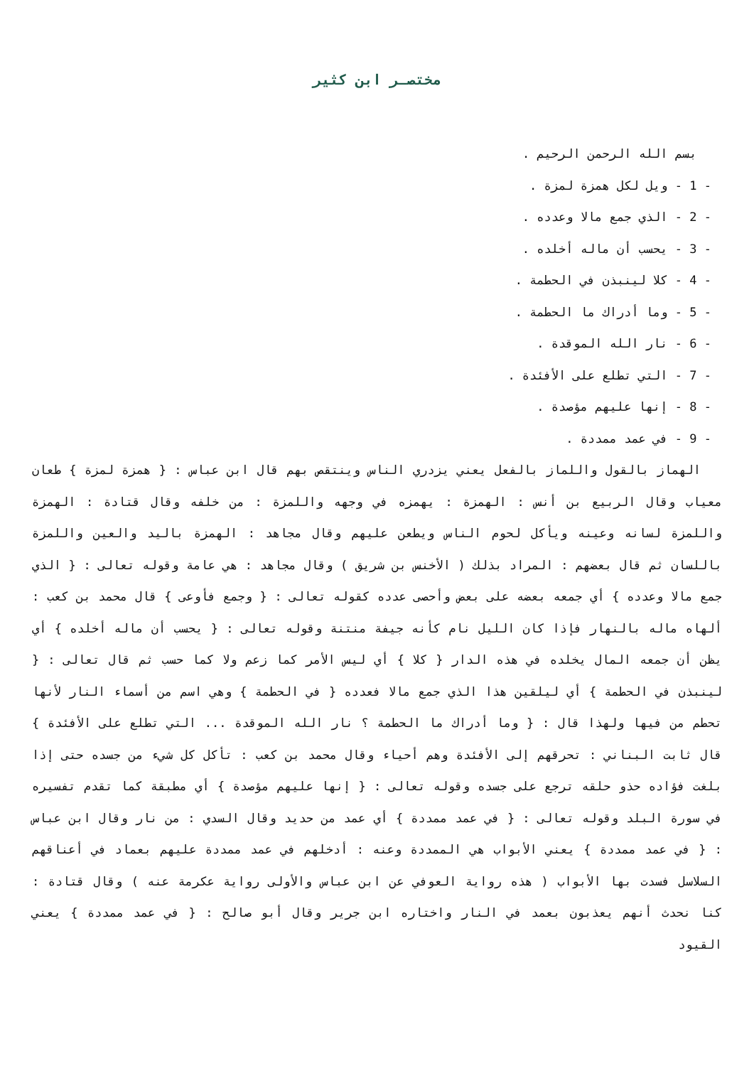مختصـر ابن كثير
بسم الله الرحمن الرحيم .
- 1 - ويل لكل همزة لمزة .
- 2 - الذي جمع مالا وعدده .
- 3 - يحسب أن ماله أخلده .
- 4 - كلا لينبذن في الحطمة .
- 5 - وما أدراك ما الحطمة .
- 6 - نار الله الموقدة .
- 7 - التي تطلع على الأفئدة .
- 8 - إنها عليهم مؤصدة .
- 9 - في عمد ممددة .
الهماز بالقول واللماز بالفعل يعني يزدري الناس وينتقص بهم قال ابن عباس : { همزة لمزة } طعان معياب وقال الربيع بن أنس : الهمزة : يهمزه في وجهه واللمزة : من خلفه وقال قتادة : الهمزة واللمزة لسانه وعينه ويأكل لحوم الناس ويطعن عليهم وقال مجاهد : الهمزة باليد والعين واللمزة باللسان ثم قال بعضهم : المراد بذلك ( الأخنس بن شريق ) وقال مجاهد : هي عامة وقوله تعالى : { الذي جمع مالا وعدده } أي جمعه بعضه على بعض وأحصى عدده كقوله تعالى : { وجمع فأوعى } قال محمد بن كعب : ألهاه ماله بالنهار فإذا كان الليل نام كأنه جيفة منتنة وقوله تعالى : { يحسب أن ماله أخلده } أي يظن أن جمعه المال يخلده في هذه الدار { كلا } أي ليس الأمر كما زعم ولا كما حسب ثم قال تعالى : { لينبذن في الحطمة } أي ليلقين هذا الذي جمع مالا فعدده { في الحطمة } وهي اسم من أسماء النار لأنها تحطم من فيها ولهذا قال : { وما أدراك ما الحطمة ؟ نار الله الموقدة ... التي تطلع على الأفئدة } قال ثابت البناني : تحرقهم إلى الأفئدة وهم أحياء وقال محمد بن كعب : تأكل كل شيء من جسده حتى إذا بلغت فؤاده حذو حلقه ترجع على جسده وقوله تعالى : { إنها عليهم مؤصدة } أي مطبقة كما تقدم تفسيره في سورة البلد وقوله تعالى : { في عمد ممددة } أي عمد من حديد وقال السدي : من نار وقال ابن عباس : { في عمد ممددة } يعني الأبواب هي الممددة وعنه : أدخلهم في عمد ممددة عليهم بعماد في أعناقهم السلاسل فسدت بها الأبواب ( هذه رواية العوفي عن ابن عباس والأولى رواية عكرمة عنه ) وقال قتادة : كنا نحدث أنهم يعذبون بعمد في النار واختاره ابن جرير وقال أبو صالح : { في عمد ممددة } يعني القيود